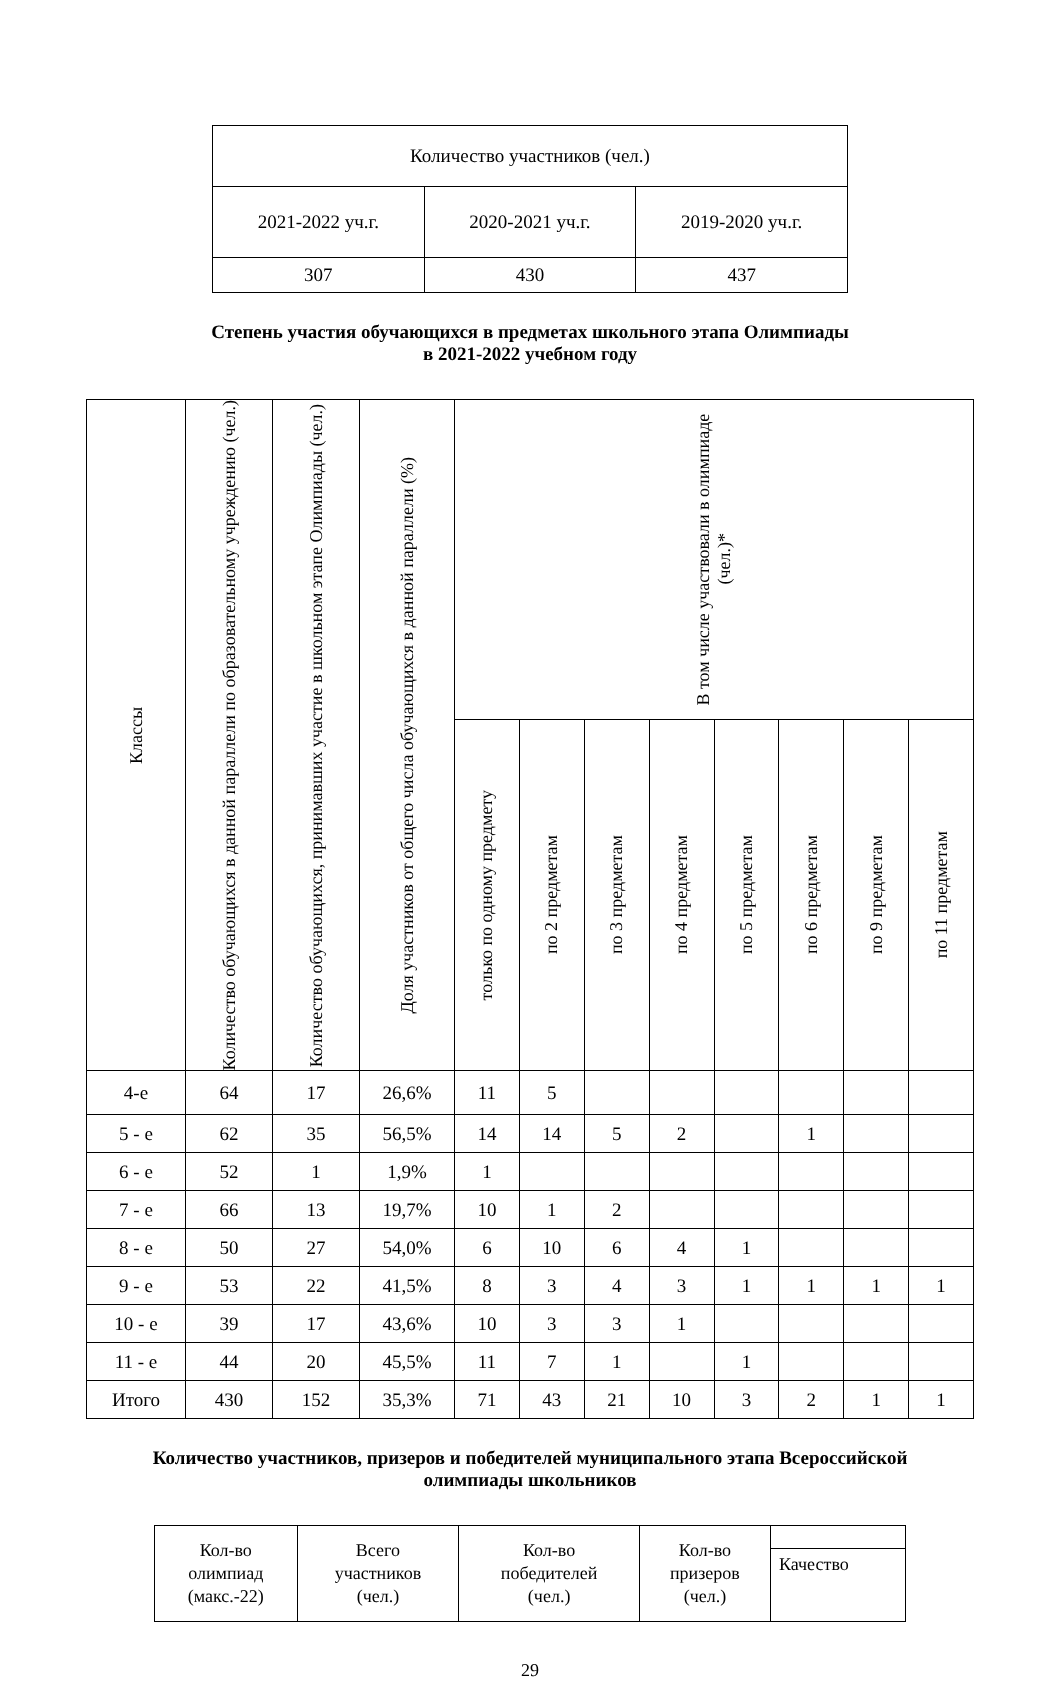| Количество участников (чел.) | | |
| 2021-2022 уч.г. | 2020-2021 уч.г. | 2019-2020 уч.г. |
| 307 | 430 | 437 |
Степень участия обучающихся в предметах школьного этапа Олимпиады
в 2021-2022 учебном году
| Классы | Количество обучающихся в данной параллели по образовательному учреждению (чел.) | Количество обучающихся, принимавших участие в школьном этапе Олимпиады (чел.) | Доля участников от общего числа обучающихся в данной параллели (%) | В том числе участвовали в олимпиаде (чел.)* | | | | | | | |
| --- | --- | --- | --- | --- | --- | --- | --- | --- | --- | --- | --- |
| | | | | только по одному предмету | по 2 предметам | по 3 предметам | по 4 предметам | по 5 предметам | по 6 предметам | по 9 предметам | по 11 предметам |
| 4-е | 64 | 17 | 26,6% | 11 | 5 | | | | | | |
| 5 - е | 62 | 35 | 56,5% | 14 | 14 | 5 | 2 | | 1 | | |
| 6 - е | 52 | 1 | 1,9% | 1 | | | | | | | |
| 7 - е | 66 | 13 | 19,7% | 10 | 1 | 2 | | | | | |
| 8 - е | 50 | 27 | 54,0% | 6 | 10 | 6 | 4 | 1 | | | |
| 9 - е | 53 | 22 | 41,5% | 8 | 3 | 4 | 3 | 1 | 1 | 1 | 1 |
| 10 - е | 39 | 17 | 43,6% | 10 | 3 | 3 | 1 | | | | |
| 11 - е | 44 | 20 | 45,5% | 11 | 7 | 1 | | 1 | | | |
| Итого | 430 | 152 | 35,3% | 71 | 43 | 21 | 10 | 3 | 2 | 1 | 1 |
Количество участников, призеров и победителей муниципального этапа Всероссийской
олимпиады школьников
| Кол-во олимпиад (макс.-22) | Всего участников (чел.) | Кол-во победителей (чел.) | Кол-во призеров (чел.) | |
| | | | | Качество |
29